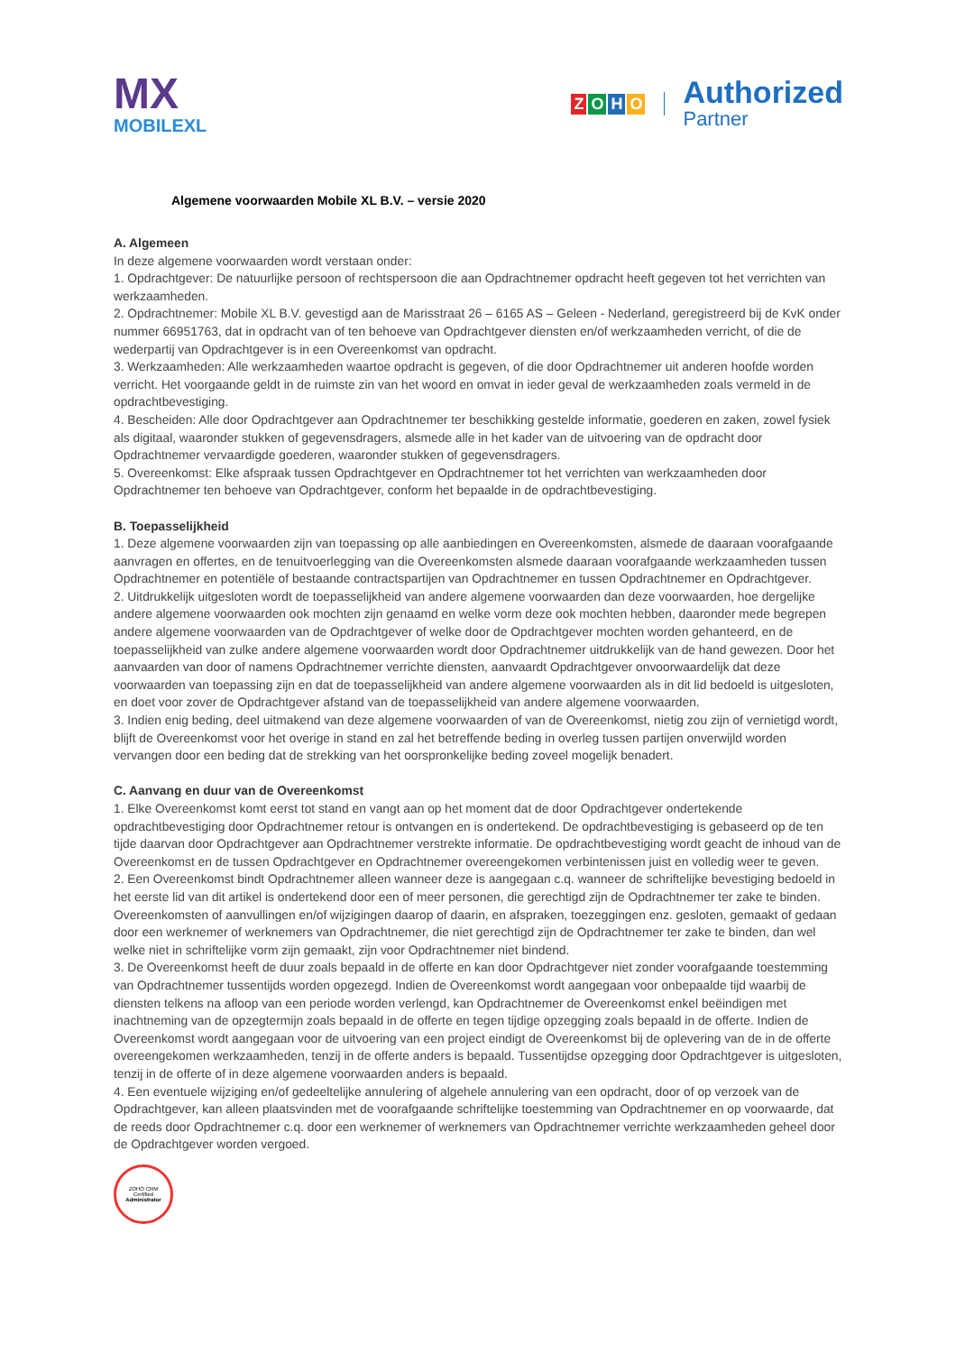MX
MOBILEXL
ZOHO
Authorized
Partner
Algemene voorwaarden Mobile XL B.V. – versie 2020
A. Algemeen
In deze algemene voorwaarden wordt verstaan onder:
1. Opdrachtgever: De natuurlijke persoon of rechtspersoon die aan Opdrachtnemer opdracht heeft gegeven tot het verrichten van werkzaamheden.
2. Opdrachtnemer: Mobile XL B.V. gevestigd aan de Marisstraat 26 – 6165 AS – Geleen - Nederland, geregistreerd bij de KvK onder nummer 66951763, dat in opdracht van of ten behoeve van Opdrachtgever diensten en/of werkzaamheden verricht, of die de wederpartij van Opdrachtgever is in een Overeenkomst van opdracht.
3. Werkzaamheden: Alle werkzaamheden waartoe opdracht is gegeven, of die door Opdrachtnemer uit anderen hoofde worden verricht. Het voorgaande geldt in de ruimste zin van het woord en omvat in ieder geval de werkzaamheden zoals vermeld in de opdrachtbevestiging.
4. Bescheiden: Alle door Opdrachtgever aan Opdrachtnemer ter beschikking gestelde informatie, goederen en zaken, zowel fysiek als digitaal, waaronder stukken of gegevensdragers, alsmede alle in het kader van de uitvoering van de opdracht door Opdrachtnemer vervaardigde goederen, waaronder stukken of gegevensdragers.
5. Overeenkomst: Elke afspraak tussen Opdrachtgever en Opdrachtnemer tot het verrichten van werkzaamheden door Opdrachtnemer ten behoeve van Opdrachtgever, conform het bepaalde in de opdrachtbevestiging.
B. Toepasselijkheid
1. Deze algemene voorwaarden zijn van toepassing op alle aanbiedingen en Overeenkomsten, alsmede de daaraan voorafgaande aanvragen en offertes, en de tenuitvoerlegging van die Overeenkomsten alsmede daaraan voorafgaande werkzaamheden tussen Opdrachtnemer en potentiële of bestaande contractspartijen van Opdrachtnemer en tussen Opdrachtnemer en Opdrachtgever.
2. Uitdrukkelijk uitgesloten wordt de toepasselijkheid van andere algemene voorwaarden dan deze voorwaarden, hoe dergelijke andere algemene voorwaarden ook mochten zijn genaamd en welke vorm deze ook mochten hebben, daaronder mede begrepen andere algemene voorwaarden van de Opdrachtgever of welke door de Opdrachtgever mochten worden gehanteerd, en de toepasselijkheid van zulke andere algemene voorwaarden wordt door Opdrachtnemer uitdrukkelijk van de hand gewezen. Door het aanvaarden van door of namens Opdrachtnemer verrichte diensten, aanvaardt Opdrachtgever onvoorwaardelijk dat deze voorwaarden van toepassing zijn en dat de toepasselijkheid van andere algemene voorwaarden als in dit lid bedoeld is uitgesloten, en doet voor zover de Opdrachtgever afstand van de toepasselijkheid van andere algemene voorwaarden.
3. Indien enig beding, deel uitmakend van deze algemene voorwaarden of van de Overeenkomst, nietig zou zijn of vernietigd wordt, blijft de Overeenkomst voor het overige in stand en zal het betreffende beding in overleg tussen partijen onverwijld worden vervangen door een beding dat de strekking van het oorspronkelijke beding zoveel mogelijk benadert.
C. Aanvang en duur van de Overeenkomst
1. Elke Overeenkomst komt eerst tot stand en vangt aan op het moment dat de door Opdrachtgever ondertekende opdrachtbevestiging door Opdrachtnemer retour is ontvangen en is ondertekend. De opdrachtbevestiging is gebaseerd op de ten tijde daarvan door Opdrachtgever aan Opdrachtnemer verstrekte informatie. De opdrachtbevestiging wordt geacht de inhoud van de Overeenkomst en de tussen Opdrachtgever en Opdrachtnemer overeengekomen verbintenissen juist en volledig weer te geven.
2. Een Overeenkomst bindt Opdrachtnemer alleen wanneer deze is aangegaan c.q. wanneer de schriftelijke bevestiging bedoeld in het eerste lid van dit artikel is ondertekend door een of meer personen, die gerechtigd zijn de Opdrachtnemer ter zake te binden. Overeenkomsten of aanvullingen en/of wijzigingen daarop of daarin, en afspraken, toezeggingen enz. gesloten, gemaakt of gedaan door een werknemer of werknemers van Opdrachtnemer, die niet gerechtigd zijn de Opdrachtnemer ter zake te binden, dan wel welke niet in schriftelijke vorm zijn gemaakt, zijn voor Opdrachtnemer niet bindend.
3. De Overeenkomst heeft de duur zoals bepaald in de offerte en kan door Opdrachtgever niet zonder voorafgaande toestemming van Opdrachtnemer tussentijds worden opgezegd. Indien de Overeenkomst wordt aangegaan voor onbepaalde tijd waarbij de diensten telkens na afloop van een periode worden verlengd, kan Opdrachtnemer de Overeenkomst enkel beëindigen met inachtneming van de opzegtermijn zoals bepaald in de offerte en tegen tijdige opzegging zoals bepaald in de offerte. Indien de Overeenkomst wordt aangegaan voor de uitvoering van een project eindigt de Overeenkomst bij de oplevering van de in de offerte overeengekomen werkzaamheden, tenzij in de offerte anders is bepaald. Tussentijdse opzegging door Opdrachtgever is uitgesloten, tenzij in de offerte of in deze algemene voorwaarden anders is bepaald.
4. Een eventuele wijziging en/of gedeeltelijke annulering of algehele annulering van een opdracht, door of op verzoek van de Opdrachtgever, kan alleen plaatsvinden met de voorafgaande schriftelijke toestemming van Opdrachtnemer en op voorwaarde, dat de reeds door Opdrachtnemer c.q. door een werknemer of werknemers van Opdrachtnemer verrichte werkzaamheden geheel door de Opdrachtgever worden vergoed.
ZOHO CRM
Certified
Administrator